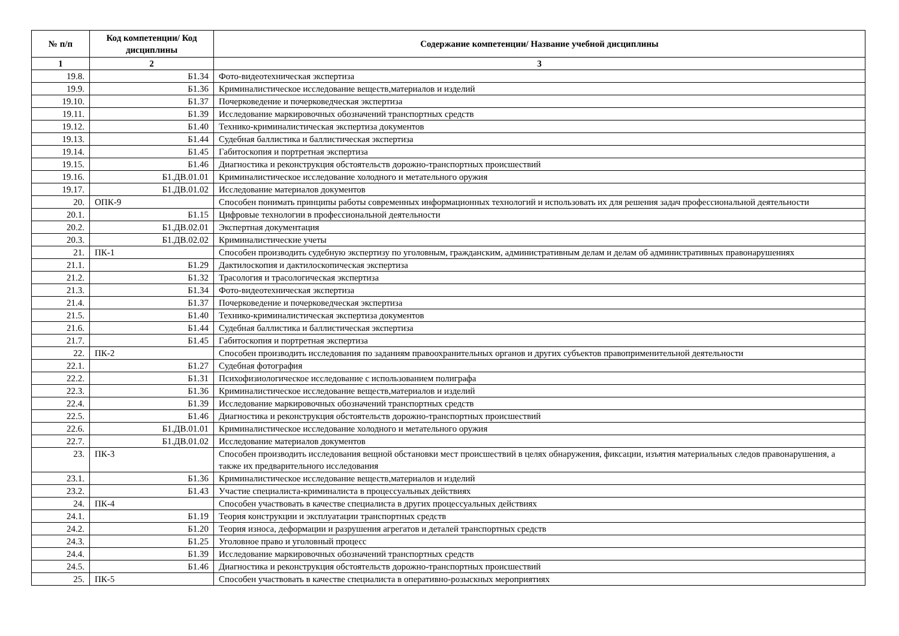| № п/п | Код компетенции/ Код дисциплины | Содержание компетенции/ Название учебной дисциплины |
| --- | --- | --- |
| 1 | 2 | 3 |
| 19.8. | Б1.34 | Фото-видеотехническая экспертиза |
| 19.9. | Б1.36 | Криминалистическое исследование веществ,материалов и изделий |
| 19.10. | Б1.37 | Почерковедение и почерковедческая экспертиза |
| 19.11. | Б1.39 | Исследование маркировочных обозначений транспортных средств |
| 19.12. | Б1.40 | Технико-криминалистическая экспертиза документов |
| 19.13. | Б1.44 | Судебная баллистика и баллистическая экспертиза |
| 19.14. | Б1.45 | Габитоскопия и портретная экспертиза |
| 19.15. | Б1.46 | Диагностика и реконструкция обстоятельств дорожно-транспортных происшествий |
| 19.16. | Б1.ДВ.01.01 | Криминалистическое исследование холодного и метательного оружия |
| 19.17. | Б1.ДВ.01.02 | Исследование материалов документов |
| 20. | ОПК-9 | Способен понимать принципы работы современных информационных технологий и использовать их для решения задач профессиональной деятельности |
| 20.1. | Б1.15 | Цифровые технологии в профессиональной деятельности |
| 20.2. | Б1.ДВ.02.01 | Экспертная документация |
| 20.3. | Б1.ДВ.02.02 | Криминалистические учеты |
| 21. | ПК-1 | Способен производить судебную экспертизу по уголовным, гражданским, административным делам и делам об административных правонарушениях |
| 21.1. | Б1.29 | Дактилоскопия и дактилоскопическая экспертиза |
| 21.2. | Б1.32 | Трасология и трасологическая экспертиза |
| 21.3. | Б1.34 | Фото-видеотехническая экспертиза |
| 21.4. | Б1.37 | Почерковедение и почерковедческая экспертиза |
| 21.5. | Б1.40 | Технико-криминалистическая экспертиза документов |
| 21.6. | Б1.44 | Судебная баллистика и баллистическая экспертиза |
| 21.7. | Б1.45 | Габитоскопия и портретная экспертиза |
| 22. | ПК-2 | Способен производить исследования по заданиям правоохранительных органов и других субъектов правоприменительной деятельности |
| 22.1. | Б1.27 | Судебная фотография |
| 22.2. | Б1.31 | Психофизиологическое исследование с использованием полиграфа |
| 22.3. | Б1.36 | Криминалистическое исследование веществ,материалов и изделий |
| 22.4. | Б1.39 | Исследование маркировочных обозначений транспортных средств |
| 22.5. | Б1.46 | Диагностика и реконструкция обстоятельств дорожно-транспортных происшествий |
| 22.6. | Б1.ДВ.01.01 | Криминалистическое исследование холодного и метательного оружия |
| 22.7. | Б1.ДВ.01.02 | Исследование материалов документов |
| 23. | ПК-3 | Способен производить исследования вещной обстановки мест происшествий в целях обнаружения, фиксации, изъятия материальных следов правонарушения, а также их предварительного исследования |
| 23.1. | Б1.36 | Криминалистическое исследование веществ,материалов и изделий |
| 23.2. | Б1.43 | Участие специалиста-криминалиста в процессуальных действиях |
| 24. | ПК-4 | Способен участвовать в качестве специалиста в других процессуальных действиях |
| 24.1. | Б1.19 | Теория конструкции и эксплуатации транспортных средств |
| 24.2. | Б1.20 | Теория износа, деформации и разрушения агрегатов и деталей транспортных средств |
| 24.3. | Б1.25 | Уголовное право и уголовный процесс |
| 24.4. | Б1.39 | Исследование маркировочных обозначений транспортных средств |
| 24.5. | Б1.46 | Диагностика и реконструкция обстоятельств дорожно-транспортных происшествий |
| 25. | ПК-5 | Способен участвовать в качестве специалиста в оперативно-розыскных мероприятиях |